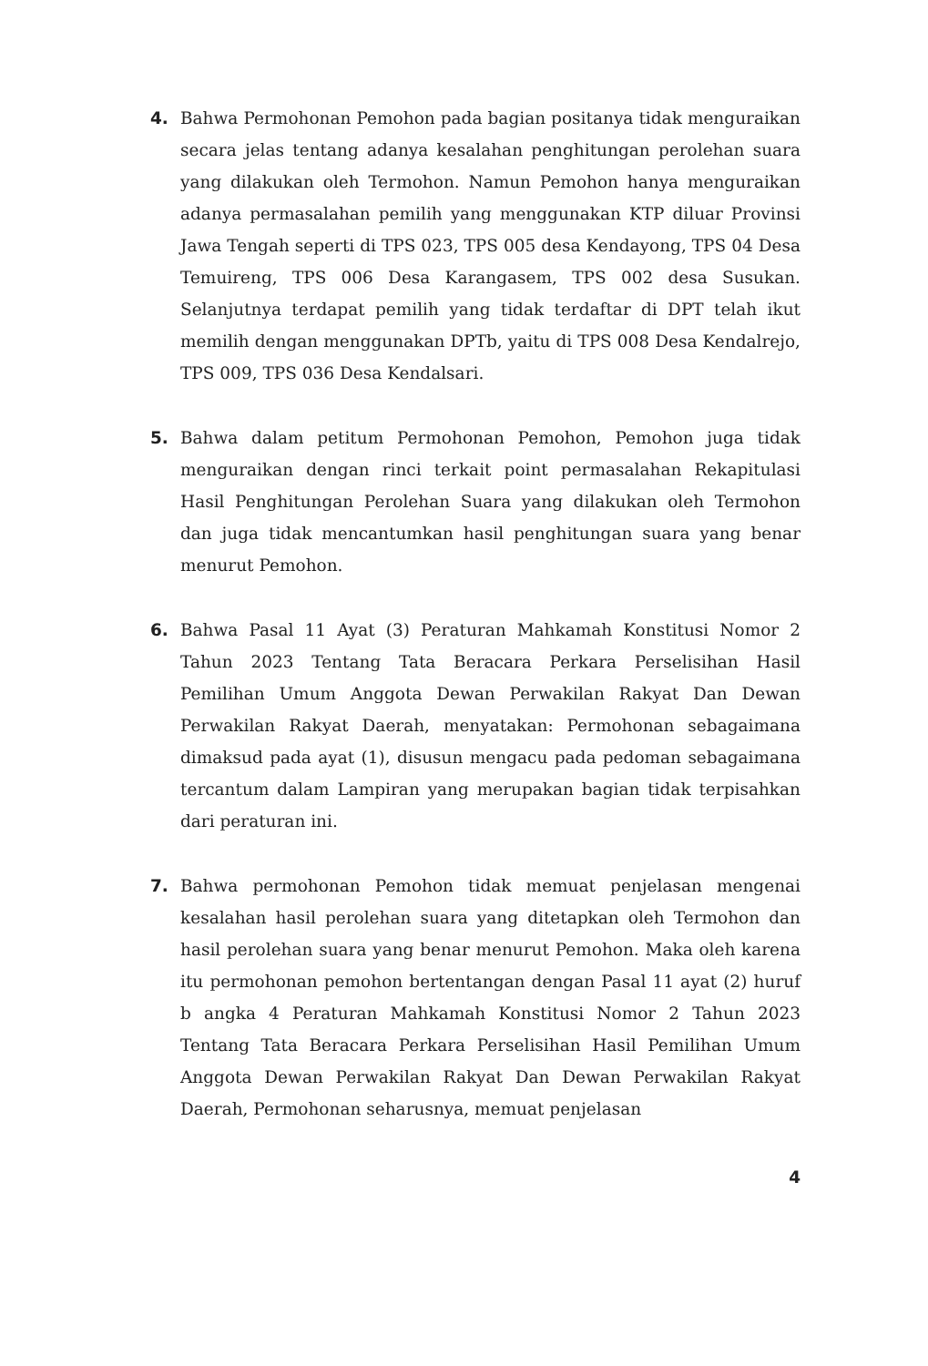4. Bahwa Permohonan Pemohon pada bagian positanya tidak menguraikan secara jelas tentang adanya kesalahan penghitungan perolehan suara yang dilakukan oleh Termohon. Namun Pemohon hanya menguraikan adanya permasalahan pemilih yang menggunakan KTP diluar Provinsi Jawa Tengah seperti di TPS 023, TPS 005 desa Kendayong, TPS 04 Desa Temuireng, TPS 006 Desa Karangasem, TPS 002 desa Susukan. Selanjutnya terdapat pemilih yang tidak terdaftar di DPT telah ikut memilih dengan menggunakan DPTb, yaitu di TPS 008 Desa Kendalrejo, TPS 009, TPS 036 Desa Kendalsari.
5. Bahwa dalam petitum Permohonan Pemohon, Pemohon juga tidak menguraikan dengan rinci terkait point permasalahan Rekapitulasi Hasil Penghitungan Perolehan Suara yang dilakukan oleh Termohon dan juga tidak mencantumkan hasil penghitungan suara yang benar menurut Pemohon.
6. Bahwa Pasal 11 Ayat (3) Peraturan Mahkamah Konstitusi Nomor 2 Tahun 2023 Tentang Tata Beracara Perkara Perselisihan Hasil Pemilihan Umum Anggota Dewan Perwakilan Rakyat Dan Dewan Perwakilan Rakyat Daerah, menyatakan: Permohonan sebagaimana dimaksud pada ayat (1), disusun mengacu pada pedoman sebagaimana tercantum dalam Lampiran yang merupakan bagian tidak terpisahkan dari peraturan ini.
7. Bahwa permohonan Pemohon tidak memuat penjelasan mengenai kesalahan hasil perolehan suara yang ditetapkan oleh Termohon dan hasil perolehan suara yang benar menurut Pemohon. Maka oleh karena itu permohonan pemohon bertentangan dengan Pasal 11 ayat (2) huruf b angka 4 Peraturan Mahkamah Konstitusi Nomor 2 Tahun 2023 Tentang Tata Beracara Perkara Perselisihan Hasil Pemilihan Umum Anggota Dewan Perwakilan Rakyat Dan Dewan Perwakilan Rakyat Daerah, Permohonan seharusnya, memuat penjelasan
4